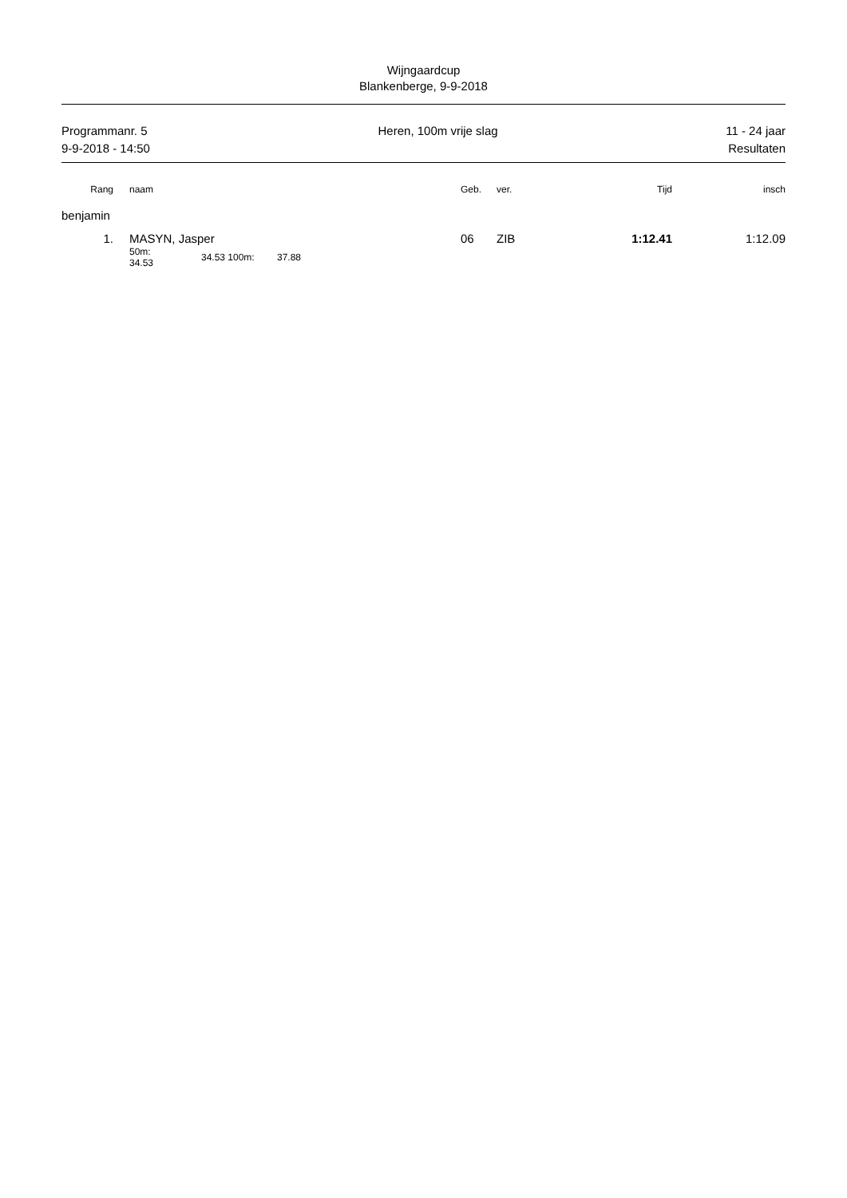Wijngaardcup
Blankenberge, 9-9-2018
Programmanr. 5
9-9-2018 - 14:50 Heren, 100m vrije slag 11 - 24 jaar
Resultaten
| Rang | | naam | | | | Geb. | ver. | Tijd | insch |
| --- | --- | --- | --- | --- | --- | --- | --- | --- | --- |
| benjamin | | | | | | | | | |
| 1. | | MASYN, Jasper | | | | 06 | ZIB | 1:12.41 | 1:12.09 |
| | | 50m: 34.53 | 34.53 | 100m: | 37.88 | | | | |